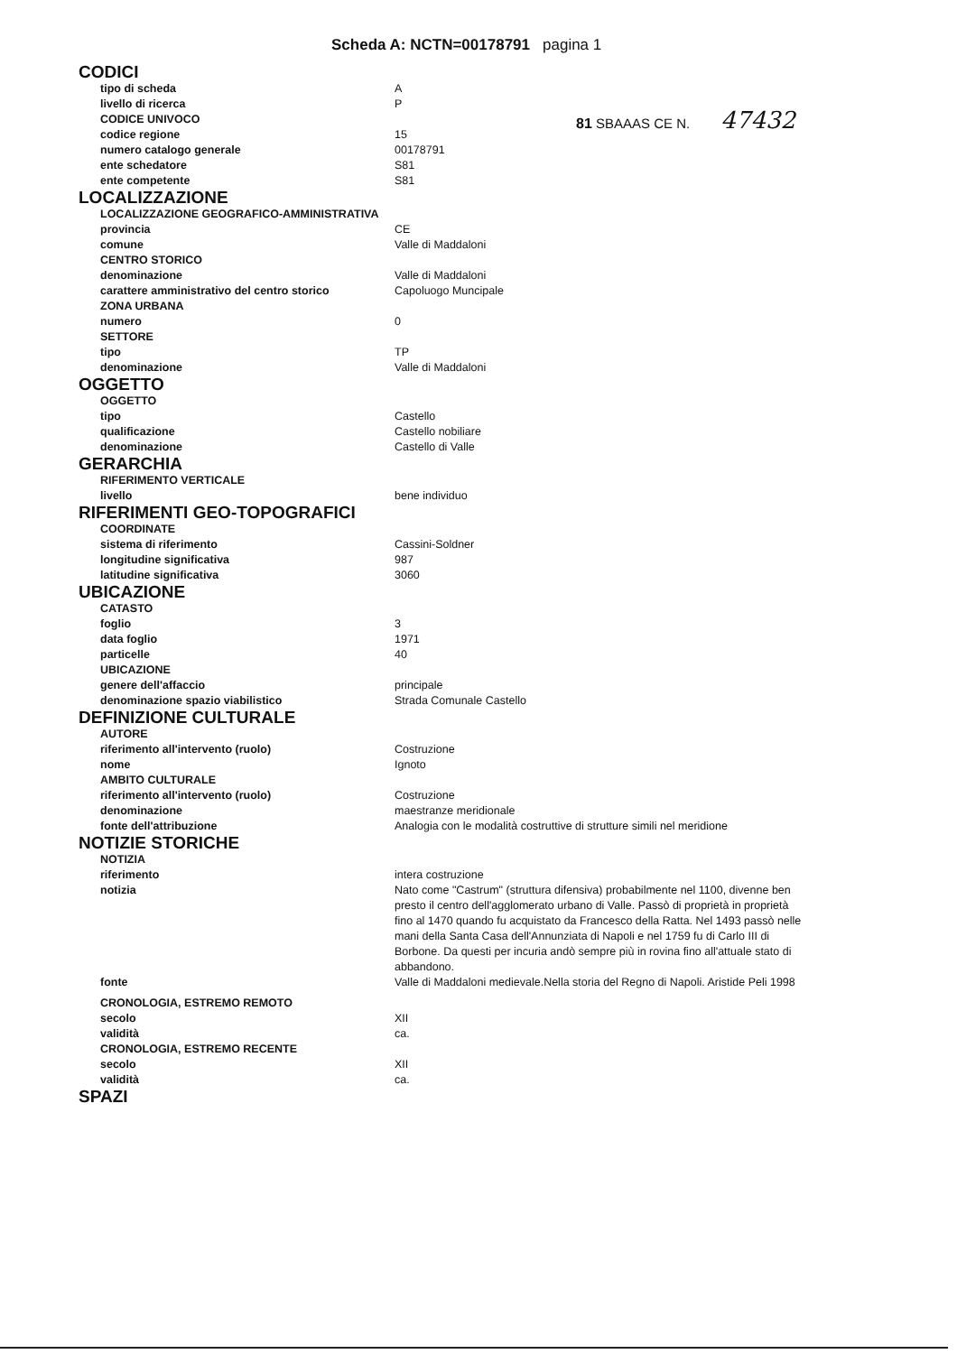Scheda A: NCTN=00178791 pagina 1
81 SBAAAS CE N. 47432
CODICI
tipo di scheda A
livello di ricerca P
CODICE UNIVOCO
codice regione 15
numero catalogo generale 00178791
ente schedatore S81
ente competente S81
LOCALIZZAZIONE
LOCALIZZAZIONE GEOGRAFICO-AMMINISTRATIVA
provincia CE
comune Valle di Maddaloni
CENTRO STORICO
denominazione Valle di Maddaloni
carattere amministrativo del centro storico Capoluogo Muncipale
ZONA URBANA
numero 0
SETTORE
tipo TP
denominazione Valle di Maddaloni
OGGETTO
OGGETTO
tipo Castello
qualificazione Castello nobiliare
denominazione Castello di Valle
GERARCHIA
RIFERIMENTO VERTICALE
livello bene individuo
RIFERIMENTI GEO-TOPOGRAFICI
COORDINATE
sistema di riferimento Cassini-Soldner
longitudine significativa 987
latitudine significativa 3060
UBICAZIONE
CATASTO
foglio 3
data foglio 1971
particelle 40
UBICAZIONE
genere dell'affaccio principale
denominazione spazio viabilistico Strada Comunale Castello
DEFINIZIONE CULTURALE
AUTORE
riferimento all'intervento (ruolo) Costruzione
nome Ignoto
AMBITO CULTURALE
riferimento all'intervento (ruolo) Costruzione
denominazione maestranze meridionale
fonte dell'attribuzione Analogia con le modalità costruttive di strutture simili nel meridione
NOTIZIE STORICHE
NOTIZIA
riferimento intera costruzione
notizia Nato come "Castrum" (struttura difensiva) probabilmente nel 1100, divenne ben presto il centro dell'agglomerato urbano di Valle. Passò di proprietà in proprietà fino al 1470 quando fu acquistato da Francesco della Ratta. Nel 1493 passò nelle mani della Santa Casa dell'Annunziata di Napoli e nel 1759 fu di Carlo III di Borbone. Da questi per incuria andò sempre più in rovina fino all'attuale stato di abbandono.
fonte Valle di Maddaloni medievale.Nella storia del Regno di Napoli. Aristide Peli 1998
CRONOLOGIA, ESTREMO REMOTO
secolo XII
validità ca.
CRONOLOGIA, ESTREMO RECENTE
secolo XII
validità ca.
SPAZI